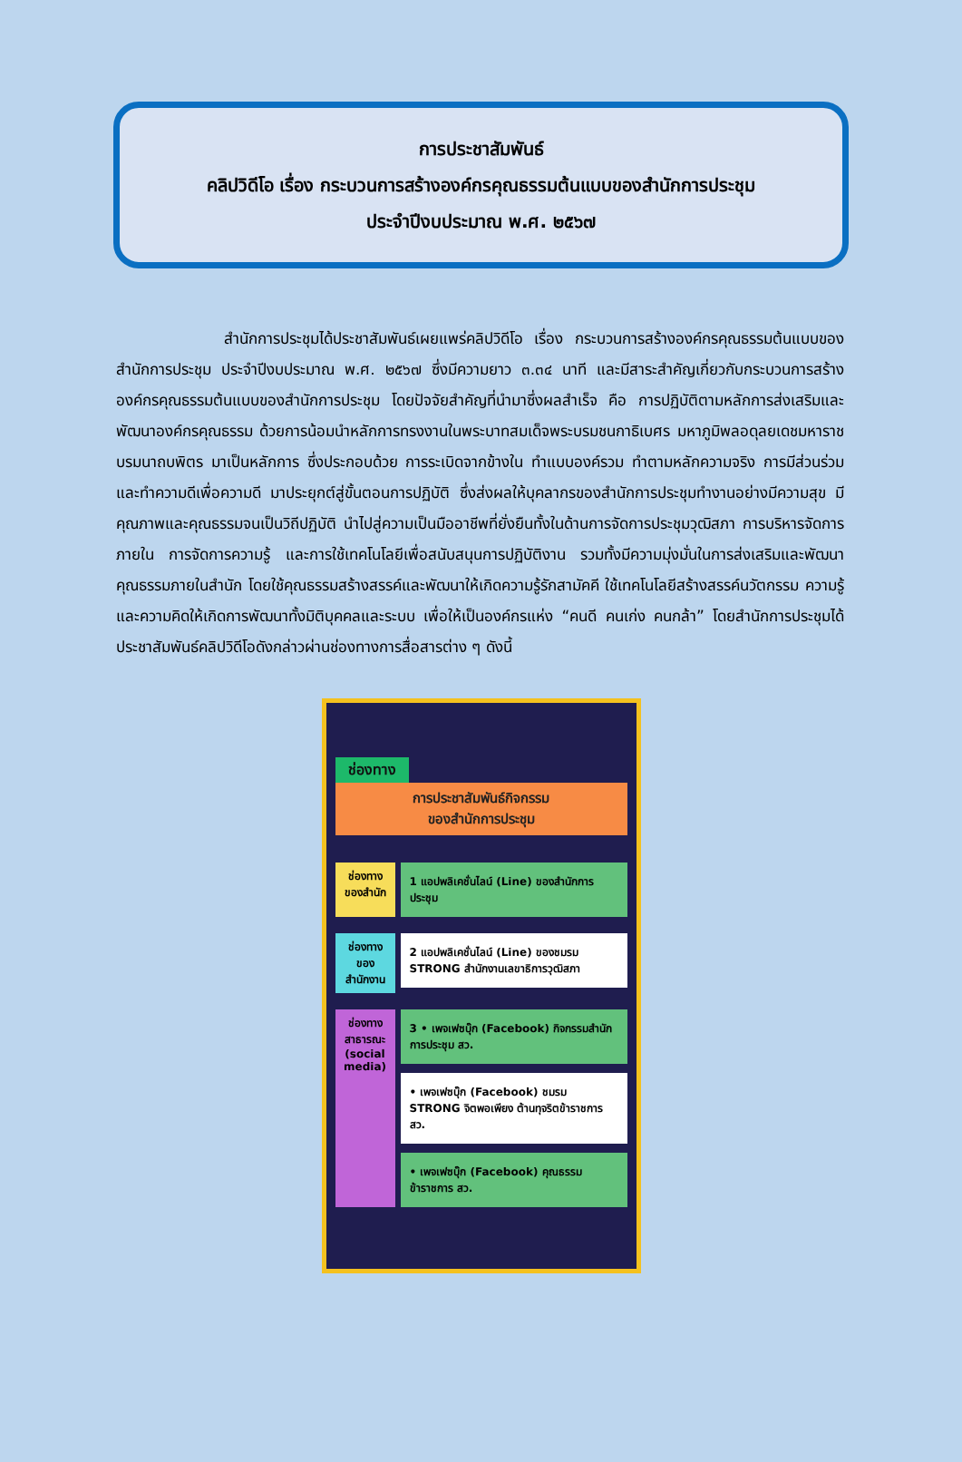การประชาสัมพันธ์
คลิปวิดีโอ เรื่อง กระบวนการสร้างองค์กรคุณธรรมต้นแบบของสำนักการประชุม
ประจำปีงบประมาณ พ.ศ. ๒๕๖๗
       สำนักการประชุมได้ประชาสัมพันธ์เผยแพร่คลิปวิดีโอ เรื่อง กระบวนการสร้างองค์กรคุณธรรมต้นแบบของสำนักการประชุม ประจำปีงบประมาณ พ.ศ. ๒๕๖๗ ซึ่งมีความยาว ๓.๓๔ นาที และมีสาระสำคัญเกี่ยวกับกระบวนการสร้างองค์กรคุณธรรมต้นแบบของสำนักการประชุม โดยปัจจัยสำคัญที่นำมาซึ่งผลสำเร็จ คือ การปฏิบัติตามหลักการส่งเสริมและพัฒนาองค์กรคุณธรรม ด้วยการน้อมนำหลักการทรงงานในพระบาทสมเด็จพระบรมชนกาธิเบศร มหาภูมิพลอดุลยเดชมหาราช บรมนาถบพิตร มาเป็นหลักการ ซึ่งประกอบด้วย การระเบิดจากข้างใน ทำแบบองค์รวม ทำตามหลักความจริง การมีส่วนร่วม และทำความดีเพื่อความดี มาประยุกต์สู่ขั้นตอนการปฏิบัติ ซึ่งส่งผลให้บุคลากรของสำนักการประชุมทำงานอย่างมีความสุข มีคุณภาพและคุณธรรมจนเป็นวิถีปฏิบัติ นำไปสู่ความเป็นมืออาชีพที่ยั่งยืนทั้งในด้านการจัดการประชุมวุฒิสภา การบริหารจัดการภายใน การจัดการความรู้ และการใช้เทคโนโลยีเพื่อสนับสนุนการปฏิบัติงาน รวมทั้งมีความมุ่งมั่นในการส่งเสริมและพัฒนาคุณธรรมภายในสำนัก โดยใช้คุณธรรมสร้างสรรค์และพัฒนาให้เกิดความรู้รักสามัคคี ใช้เทคโนโลยีสร้างสรรค์นวัตกรรม ความรู้และความคิดให้เกิดการพัฒนาทั้งมิติบุคคลและระบบ เพื่อให้เป็นองค์กรแห่ง “คนดี คนเก่ง คนกล้า” โดยสำนักการประชุมได้ประชาสัมพันธ์คลิปวิดีโอดังกล่าวผ่านช่องทางการสื่อสารต่าง ๆ ดังนี้
ช่องทาง
การประชาสัมพันธ์กิจกรรม
ของสำนักการประชุม
ช่องทาง ของสำนัก
1 แอปพลิเคชั่นไลน์ (Line) ของสำนักการประชุม
ช่องทาง ของ สำนักงาน
2 แอปพลิเคชั่นไลน์ (Line) ของชมรม STRONG สำนักงานเลขาธิการวุฒิสภา
ช่องทาง สาธารณะ (social media)
3 • เพจเฟซบุ๊ก (Facebook) กิจกรรมสำนักการประชุม สว.
• เพจเฟซบุ๊ก (Facebook) ชมรม STRONG จิตพอเพียง ต้านทุจริตข้าราชการ สว.
• เพจเฟซบุ๊ก (Facebook) คุณธรรมข้าราชการ สว.